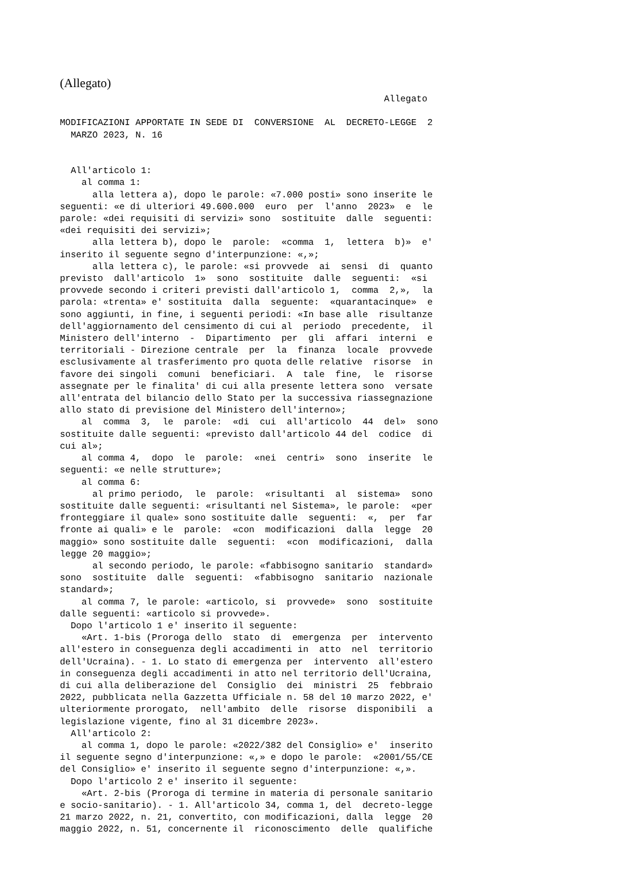(Allegato)
                                                            Allegato

MODIFICAZIONI APPORTATE IN SEDE DI  CONVERSIONE  AL  DECRETO-LEGGE  2
  MARZO 2023, N. 16


  All'articolo 1:
    al comma 1:
      alla lettera a), dopo le parole: «7.000 posti» sono inserite le
seguenti: «e di ulteriori 49.600.000  euro  per  l'anno  2023»  e  le
parole: «dei requisiti di servizi» sono  sostituite  dalle  seguenti:
«dei requisiti dei servizi»;
      alla lettera b), dopo le  parole:  «comma  1,  lettera  b)»  e'
inserito il seguente segno d'interpunzione: «,»;
      alla lettera c), le parole: «si provvede  ai  sensi  di  quanto
previsto  dall'articolo  1»  sono  sostituite  dalle  seguenti:  «si
provvede secondo i criteri previsti dall'articolo 1,  comma  2,»,  la
parola: «trenta» e' sostituita  dalla  seguente:  «quarantacinque»  e
sono aggiunti, in fine, i seguenti periodi: «In base alle  risultanze
dell'aggiornamento del censimento di cui al  periodo  precedente,  il
Ministero dell'interno  -  Dipartimento  per  gli  affari  interni  e
territoriali - Direzione centrale  per  la  finanza  locale  provvede
esclusivamente al trasferimento pro quota delle relative  risorse  in
favore dei singoli  comuni  beneficiari.  A  tale  fine,  le  risorse
assegnate per le finalita' di cui alla presente lettera sono  versate
all'entrata del bilancio dello Stato per la successiva riassegnazione
allo stato di previsione del Ministero dell'interno»;
    al  comma  3,  le  parole:  «di  cui  all'articolo  44  del»  sono
sostituite dalle seguenti: «previsto dall'articolo 44 del  codice  di
cui al»;
    al comma 4,  dopo  le  parole:  «nei  centri»  sono  inserite  le
seguenti: «e nelle strutture»;
    al comma 6:
      al primo periodo,  le  parole:  «risultanti  al  sistema»  sono
sostituite dalle seguenti: «risultanti nel Sistema», le parole:  «per
fronteggiare il quale» sono sostituite dalle  seguenti:  «,  per  far
fronte ai quali» e le  parole:  «con  modificazioni  dalla  legge  20
maggio» sono sostituite dalle  seguenti:  «con  modificazioni,  dalla
legge 20 maggio»;
      al secondo periodo, le parole: «fabbisogno sanitario  standard»
sono  sostituite  dalle  seguenti:  «fabbisogno  sanitario  nazionale
standard»;
    al comma 7, le parole: «articolo, si  provvede»  sono  sostituite
dalle seguenti: «articolo si provvede».
  Dopo l'articolo 1 e' inserito il seguente:
    «Art. 1-bis (Proroga dello  stato  di  emergenza  per  intervento
all'estero in conseguenza degli accadimenti in  atto  nel  territorio
dell'Ucraina). - 1. Lo stato di emergenza per  intervento  all'estero
in conseguenza degli accadimenti in atto nel territorio dell'Ucraina,
di cui alla deliberazione del  Consiglio  dei  ministri  25  febbraio
2022, pubblicata nella Gazzetta Ufficiale n. 58 del 10 marzo 2022, e'
ulteriormente prorogato,  nell'ambito  delle  risorse  disponibili  a
legislazione vigente, fino al 31 dicembre 2023».
  All'articolo 2:
    al comma 1, dopo le parole: «2022/382 del Consiglio» e'  inserito
il seguente segno d'interpunzione: «,» e dopo le parole:  «2001/55/CE
del Consiglio» e' inserito il seguente segno d'interpunzione: «,».
  Dopo l'articolo 2 e' inserito il seguente:
    «Art. 2-bis (Proroga di termine in materia di personale sanitario
e socio-sanitario). - 1. All'articolo 34, comma 1, del  decreto-legge
21 marzo 2022, n. 21, convertito, con modificazioni, dalla  legge  20
maggio 2022, n. 51, concernente il  riconoscimento  delle  qualifiche